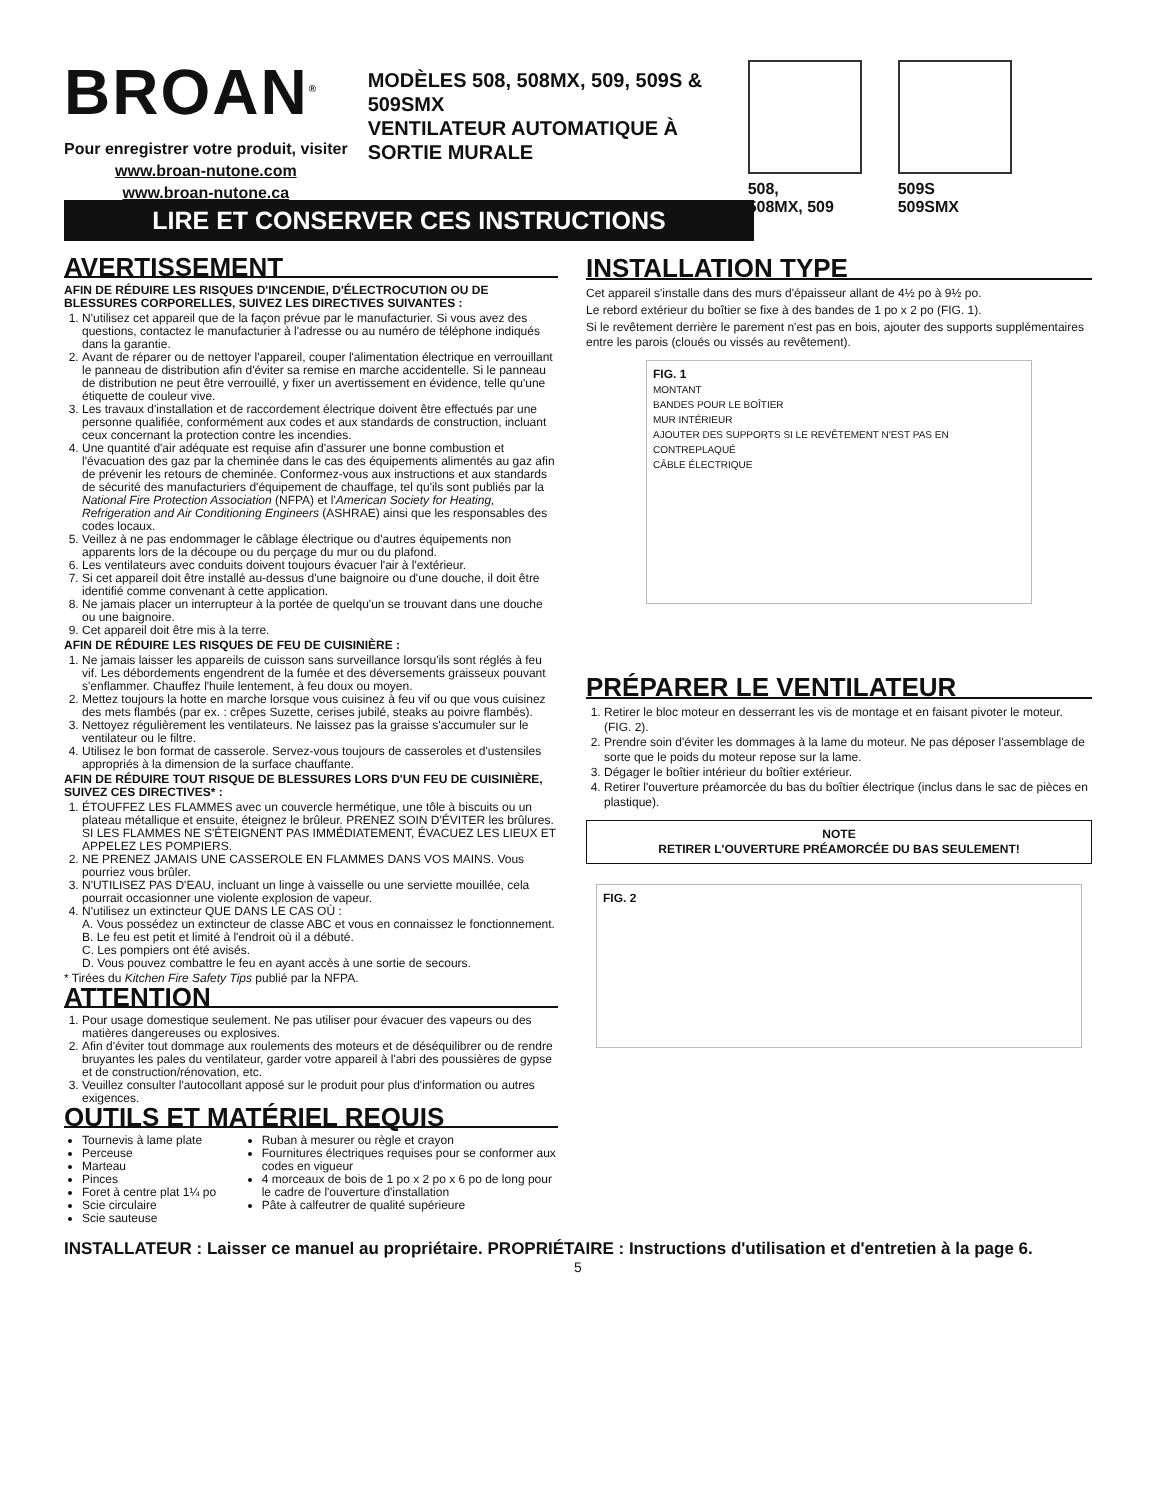BROAN<sup>®</sup>
Pour enregistrer votre produit, visiter
www.broan-nutone.com
www.broan-nutone.ca
MODÈLES 508, 508MX, 509, 509S & 509SMX
VENTILATEUR AUTOMATIQUE À SORTIE MURALE
508,
508MX, 509
509S
509SMX
LIRE ET CONSERVER CES INSTRUCTIONS
AVERTISSEMENT
AFIN DE RÉDUIRE LES RISQUES D'INCENDIE, D'ÉLECTROCUTION OU DE BLESSURES CORPORELLES, SUIVEZ LES DIRECTIVES SUIVANTES :
1. N'utilisez cet appareil que de la façon prévue par le manufacturier. Si vous avez des questions, contactez le manufacturier à l'adresse ou au numéro de téléphone indiqués dans la garantie.
2. Avant de réparer ou de nettoyer l'appareil, couper l'alimentation électrique en verrouillant le panneau de distribution afin d'éviter sa remise en marche accidentelle. Si le panneau de distribution ne peut être verrouillé, y fixer un avertissement en évidence, telle qu'une étiquette de couleur vive.
3. Les travaux d'installation et de raccordement électrique doivent être effectués par une personne qualifiée, conformément aux codes et aux standards de construction, incluant ceux concernant la protection contre les incendies.
4. Une quantité d'air adéquate est requise afin d'assurer une bonne combustion et l'évacuation des gaz par la cheminée dans le cas des équipements alimentés au gaz afin de prévenir les retours de cheminée. Conformez-vous aux instructions et aux standards de sécurité des manufacturiers d'équipement de chauffage, tel qu'ils sont publiés par la National Fire Protection Association (NFPA) et l'American Society for Heating, Refrigeration and Air Conditioning Engineers (ASHRAE) ainsi que les responsables des codes locaux.
5. Veillez à ne pas endommager le câblage électrique ou d'autres équipements non apparents lors de la découpe ou du perçage du mur ou du plafond.
6. Les ventilateurs avec conduits doivent toujours évacuer l'air à l'extérieur.
7. Si cet appareil doit être installé au-dessus d'une baignoire ou d'une douche, il doit être identifié comme convenant à cette application.
8. Ne jamais placer un interrupteur à la portée de quelqu'un se trouvant dans une douche ou une baignoire.
9. Cet appareil doit être mis à la terre.
AFIN DE RÉDUIRE LES RISQUES DE FEU DE CUISINIÈRE :
1. Ne jamais laisser les appareils de cuisson sans surveillance lorsqu'ils sont réglés à feu vif. Les débordements engendrent de la fumée et des déversements graisseux pouvant s'enflammer. Chauffez l'huile lentement, à feu doux ou moyen.
2. Mettez toujours la hotte en marche lorsque vous cuisinez à feu vif ou que vous cuisinez des mets flambés (par ex. : crêpes Suzette, cerises jubilé, steaks au poivre flambés).
3. Nettoyez régulièrement les ventilateurs. Ne laissez pas la graisse s'accumuler sur le ventilateur ou le filtre.
4. Utilisez le bon format de casserole. Servez-vous toujours de casseroles et d'ustensiles appropriés à la dimension de la surface chauffante.
AFIN DE RÉDUIRE TOUT RISQUE DE BLESSURES LORS D'UN FEU DE CUISINIÈRE, SUIVEZ CES DIRECTIVES* :
1. ÉTOUFFEZ LES FLAMMES avec un couvercle hermétique, une tôle à biscuits ou un plateau métallique et ensuite, éteignez le brûleur. PRENEZ SOIN D'ÉVITER les brûlures. SI LES FLAMMES NE S'ÉTEIGNENT PAS IMMÉDIATEMENT, ÉVACUEZ LES LIEUX ET APPELEZ LES POMPIERS.
2. NE PRENEZ JAMAIS UNE CASSEROLE EN FLAMMES DANS VOS MAINS. Vous pourriez vous brûler.
3. N'UTILISEZ PAS D'EAU, incluant un linge à vaisselle ou une serviette mouillée, cela pourrait occasionner une violente explosion de vapeur.
4. N'utilisez un extincteur QUE DANS LE CAS OÙ :
A. Vous possédez un extincteur de classe ABC et vous en connaissez le fonctionnement.
B. Le feu est petit et limité à l'endroit où il a débuté.
C. Les pompiers ont été avisés.
D. Vous pouvez combattre le feu en ayant accès à une sortie de secours.
* Tirées du Kitchen Fire Safety Tips publié par la NFPA.
ATTENTION
1. Pour usage domestique seulement. Ne pas utiliser pour évacuer des vapeurs ou des matières dangereuses ou explosives.
2. Afin d'éviter tout dommage aux roulements des moteurs et de déséquilibrer ou de rendre bruyantes les pales du ventilateur, garder votre appareil à l'abri des poussières de gypse et de construction/rénovation, etc.
3. Veuillez consulter l'autocollant apposé sur le produit pour plus d'information ou autres exigences.
OUTILS ET MATÉRIEL REQUIS
Tournevis à lame plate
Perceuse
Marteau
Pinces
Foret à centre plat 1¼ po
Scie circulaire
Scie sauteuse
Ruban à mesurer ou règle et crayon
Fournitures électriques requises pour se conformer aux codes en vigueur
4 morceaux de bois de 1 po x 2 po x 6 po de long pour le cadre de l'ouverture d'installation
Pâte à calfeutrer de qualité supérieure
INSTALLATION TYPE
Cet appareil s'installe dans des murs d'épaisseur allant de 4½ po à 9½ po.
Le rebord extérieur du boîtier se fixe à des bandes de 1 po x 2 po (FIG. 1).
Si le revêtement derrière le parement n'est pas en bois, ajouter des supports supplémentaires entre les parois (cloués ou vissés au revêtement).
FIG. 1
MONTANT
BANDES POUR LE BOÎTIER
MUR INTÉRIEUR
AJOUTER DES SUPPORTS SI LE REVÊTEMENT N'EST PAS EN CONTREPLAQUÉ
CÂBLE ÉLECTRIQUE
PRÉPARER LE VENTILATEUR
1. Retirer le bloc moteur en desserrant les vis de montage et en faisant pivoter le moteur. (FIG. 2).
2. Prendre soin d'éviter les dommages à la lame du moteur. Ne pas déposer l'assemblage de sorte que le poids du moteur repose sur la lame.
3. Dégager le boîtier intérieur du boîtier extérieur.
4. Retirer l'ouverture préamorcée du bas du boîtier électrique (inclus dans le sac de pièces en plastique).
NOTE
RETIRER L'OUVERTURE PRÉAMORCÉE DU BAS SEULEMENT!
FIG. 2
INSTALLATEUR : Laisser ce manuel au propriétaire. PROPRIÉTAIRE : Instructions d'utilisation et d'entretien à la page 6.
5